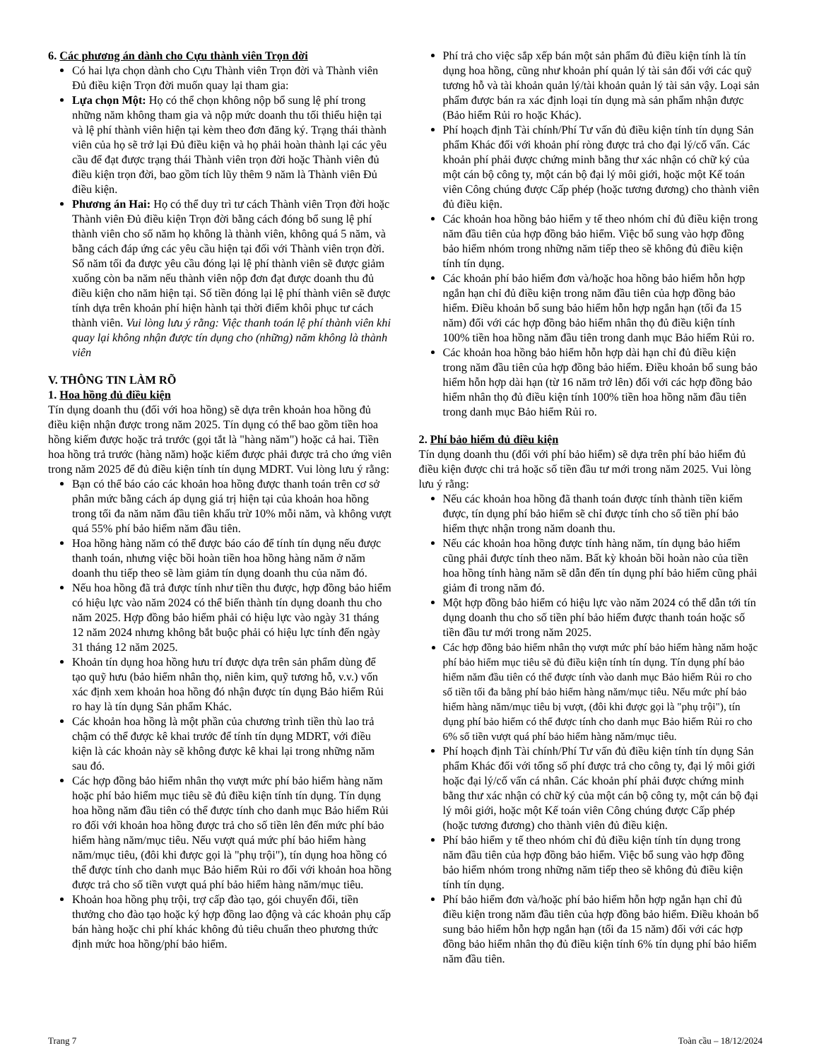6. Các phương án dành cho Cựu thành viên Trọn đời
Có hai lựa chọn dành cho Cựu Thành viên Trọn đời và Thành viên Đủ điều kiện Trọn đời muốn quay lại tham gia:
Lựa chọn Một: Họ có thể chọn không nộp bổ sung lệ phí trong những năm không tham gia và nộp mức doanh thu tối thiểu hiện tại và lệ phí thành viên hiện tại kèm theo đơn đăng ký. Trạng thái thành viên của họ sẽ trở lại Đủ điều kiện và họ phải hoàn thành lại các yêu cầu để đạt được trạng thái Thành viên trọn đời hoặc Thành viên đủ điều kiện trọn đời, bao gồm tích lũy thêm 9 năm là Thành viên Đủ điều kiện.
Phương án Hai: Họ có thể duy trì tư cách Thành viên Trọn đời hoặc Thành viên Đủ điều kiện Trọn đời bằng cách đóng bổ sung lệ phí thành viên cho số năm họ không là thành viên, không quá 5 năm, và bằng cách đáp ứng các yêu cầu hiện tại đối với Thành viên trọn đời. Số năm tối đa được yêu cầu đóng lại lệ phí thành viên sẽ được giảm xuống còn ba năm nếu thành viên nộp đơn đạt được doanh thu đủ điều kiện cho năm hiện tại. Số tiền đóng lại lệ phí thành viên sẽ được tính dựa trên khoản phí hiện hành tại thời điểm khôi phục tư cách thành viên. Vui lòng lưu ý rằng: Việc thanh toán lệ phí thành viên khi quay lại không nhận được tín dụng cho (những) năm không là thành viên
V. THÔNG TIN LÀM RÕ
1. Hoa hồng đủ điều kiện
Tín dụng doanh thu (đối với hoa hồng) sẽ dựa trên khoản hoa hồng đủ điều kiện nhận được trong năm 2025. Tín dụng có thể bao gồm tiền hoa hồng kiếm được hoặc trả trước (gọi tắt là "hàng năm") hoặc cả hai. Tiền hoa hồng trả trước (hàng năm) hoặc kiếm được phải được trả cho ứng viên trong năm 2025 để đủ điều kiện tính tín dụng MDRT. Vui lòng lưu ý rằng:
Bạn có thể báo cáo các khoản hoa hồng được thanh toán trên cơ sở phân mức bằng cách áp dụng giá trị hiện tại của khoản hoa hồng trong tối đa năm năm đầu tiên khấu trừ 10% mỗi năm, và không vượt quá 55% phí bảo hiểm năm đầu tiên.
Hoa hồng hàng năm có thể được báo cáo để tính tín dụng nếu được thanh toán, nhưng việc bồi hoàn tiền hoa hồng hàng năm ở năm doanh thu tiếp theo sẽ làm giảm tín dụng doanh thu của năm đó.
Nếu hoa hồng đã trả được tính như tiền thu được, hợp đồng bảo hiểm có hiệu lực vào năm 2024 có thể biến thành tín dụng doanh thu cho năm 2025. Hợp đồng bảo hiểm phải có hiệu lực vào ngày 31 tháng 12 năm 2024 nhưng không bắt buộc phải có hiệu lực tính đến ngày 31 tháng 12 năm 2025.
Khoản tín dụng hoa hồng hưu trí được dựa trên sản phẩm dùng để tạo quỹ hưu (bảo hiểm nhân thọ, niên kim, quỹ tương hỗ, v.v.) vốn xác định xem khoản hoa hồng đó nhận được tín dụng Bảo hiểm Rủi ro hay là tín dụng Sản phẩm Khác.
Các khoản hoa hồng là một phần của chương trình tiền thù lao trả chậm có thể được kê khai trước để tính tín dụng MDRT, với điều kiện là các khoản này sẽ không được kê khai lại trong những năm sau đó.
Các hợp đồng bảo hiểm nhân thọ vượt mức phí bảo hiểm hàng năm hoặc phí bảo hiểm mục tiêu sẽ đủ điều kiện tính tín dụng. Tín dụng hoa hồng năm đầu tiên có thể được tính cho danh mục Bảo hiểm Rủi ro đối với khoản hoa hồng được trả cho số tiền lên đến mức phí bảo hiểm hàng năm/mục tiêu. Nếu vượt quá mức phí bảo hiểm hàng năm/mục tiêu, (đôi khi được gọi là "phụ trội"), tín dụng hoa hồng có thể được tính cho danh mục Bảo hiểm Rủi ro đối với khoản hoa hồng được trả cho số tiền vượt quá phí bảo hiểm hàng năm/mục tiêu.
Khoản hoa hồng phụ trội, trợ cấp đào tạo, gói chuyển đổi, tiền thưởng cho đào tạo hoặc ký hợp đồng lao động và các khoản phụ cấp bán hàng hoặc chi phí khác không đủ tiêu chuẩn theo phương thức định mức hoa hồng/phí bảo hiểm.
Phí trả cho việc sắp xếp bán một sản phẩm đủ điều kiện tính là tín dụng hoa hồng, cũng như khoản phí quản lý tài sản đối với các quỹ tương hỗ và tài khoản quản lý/tài khoản quản lý tài sản vậy. Loại sản phẩm được bán ra xác định loại tín dụng mà sản phẩm nhận được (Bảo hiểm Rủi ro hoặc Khác).
Phí hoạch định Tài chính/Phí Tư vấn đủ điều kiện tính tín dụng Sản phẩm Khác đối với khoản phí ròng được trả cho đại lý/cố vấn. Các khoản phí phải được chứng minh bằng thư xác nhận có chữ ký của một cán bộ công ty, một cán bộ đại lý môi giới, hoặc một Kế toán viên Công chúng được Cấp phép (hoặc tương đương) cho thành viên đủ điều kiện.
Các khoản hoa hồng bảo hiểm y tế theo nhóm chỉ đủ điều kiện trong năm đầu tiên của hợp đồng bảo hiểm. Việc bổ sung vào hợp đồng bảo hiểm nhóm trong những năm tiếp theo sẽ không đủ điều kiện tính tín dụng.
Các khoản phí bảo hiểm đơn và/hoặc hoa hồng bảo hiểm hỗn hợp ngắn hạn chỉ đủ điều kiện trong năm đầu tiên của hợp đồng bảo hiểm. Điều khoản bổ sung bảo hiểm hỗn hợp ngắn hạn (tối đa 15 năm) đối với các hợp đồng bảo hiểm nhân thọ đủ điều kiện tính 100% tiền hoa hồng năm đầu tiên trong danh mục Bảo hiểm Rủi ro.
Các khoản hoa hồng bảo hiểm hỗn hợp dài hạn chỉ đủ điều kiện trong năm đầu tiên của hợp đồng bảo hiểm. Điều khoản bổ sung bảo hiểm hỗn hợp dài hạn (từ 16 năm trở lên) đối với các hợp đồng bảo hiểm nhân thọ đủ điều kiện tính 100% tiền hoa hồng năm đầu tiên trong danh mục Bảo hiểm Rủi ro.
2. Phí bảo hiểm đủ điều kiện
Tín dụng doanh thu (đối với phí bảo hiểm) sẽ dựa trên phí bảo hiểm đủ điều kiện được chi trả hoặc số tiền đầu tư mới trong năm 2025. Vui lòng lưu ý rằng:
Nếu các khoản hoa hồng đã thanh toán được tính thành tiền kiếm được, tín dụng phí bảo hiểm sẽ chỉ được tính cho số tiền phí bảo hiểm thực nhận trong năm doanh thu.
Nếu các khoản hoa hồng được tính hàng năm, tín dụng bảo hiểm cũng phải được tính theo năm. Bất kỳ khoản bồi hoàn nào của tiền hoa hồng tính hàng năm sẽ dẫn đến tín dụng phí bảo hiểm cũng phải giảm đi trong năm đó.
Một hợp đồng bảo hiểm có hiệu lực vào năm 2024 có thể dẫn tới tín dụng doanh thu cho số tiền phí bảo hiểm được thanh toán hoặc số tiền đầu tư mới trong năm 2025.
Các hợp đồng bảo hiểm nhân thọ vượt mức phí bảo hiểm hàng năm hoặc phí bảo hiểm mục tiêu sẽ đủ điều kiện tính tín dụng. Tín dụng phí bảo hiểm năm đầu tiên có thể được tính vào danh mục Bảo hiểm Rủi ro cho số tiền tối đa bằng phí bảo hiểm hàng năm/mục tiêu. Nếu mức phí bảo hiểm hàng năm/mục tiêu bị vượt, (đôi khi được gọi là "phụ trội"), tín dụng phí bảo hiểm có thể được tính cho danh mục Bảo hiểm Rủi ro cho 6% số tiền vượt quá phí bảo hiểm hàng năm/mục tiêu.
Phí hoạch định Tài chính/Phí Tư vấn đủ điều kiện tính tín dụng Sản phẩm Khác đối với tổng số phí được trả cho công ty, đại lý môi giới hoặc đại lý/cố vấn cá nhân. Các khoản phí phải được chứng minh bằng thư xác nhận có chữ ký của một cán bộ công ty, một cán bộ đại lý môi giới, hoặc một Kế toán viên Công chúng được Cấp phép (hoặc tương đương) cho thành viên đủ điều kiện.
Phí bảo hiểm y tế theo nhóm chỉ đủ điều kiện tính tín dụng trong năm đầu tiên của hợp đồng bảo hiểm. Việc bổ sung vào hợp đồng bảo hiểm nhóm trong những năm tiếp theo sẽ không đủ điều kiện tính tín dụng.
Phí bảo hiểm đơn và/hoặc phí bảo hiểm hỗn hợp ngắn hạn chỉ đủ điều kiện trong năm đầu tiên của hợp đồng bảo hiểm. Điều khoản bổ sung bảo hiểm hỗn hợp ngắn hạn (tối đa 15 năm) đối với các hợp đồng bảo hiểm nhân thọ đủ điều kiện tính 6% tín dụng phí bảo hiểm năm đầu tiên.
Trang 7 Toàn cầu – 18/12/2024